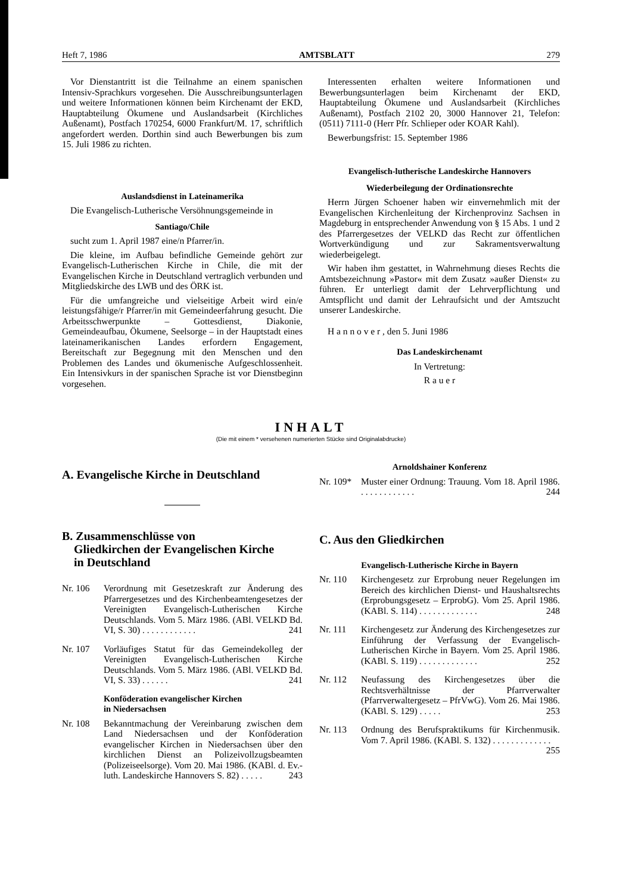Heft 7, 1986 AMTSBLATT 279
Vor Dienstantritt ist die Teilnahme an einem spanischen Intensiv-Sprachkurs vorgesehen. Die Ausschreibungsunterlagen und weitere Informationen können beim Kirchenamt der EKD, Hauptabteilung Ökumene und Auslandsarbeit (Kirchliches Außenamt), Postfach 170254, 6000 Frankfurt/M. 17, schriftlich angefordert werden. Dorthin sind auch Bewerbungen bis zum 15. Juli 1986 zu richten.
Auslandsdienst in Lateinamerika
Die Evangelisch-Lutherische Versöhnungsgemeinde in
Santiago/Chile
sucht zum 1. April 1987 eine/n Pfarrer/in.
Die kleine, im Aufbau befindliche Gemeinde gehört zur Evangelisch-Lutherischen Kirche in Chile, die mit der Evangelischen Kirche in Deutschland vertraglich verbunden und Mitgliedskirche des LWB und des ÖRK ist.
Für die umfangreiche und vielseitige Arbeit wird ein/e leistungsfähige/r Pfarrer/in mit Gemeindeerfahrung gesucht. Die Arbeitsschwerpunkte – Gottesdienst, Diakonie, Gemeindeaufbau, Ökumene, Seelsorge – in der Hauptstadt eines lateinamerikanischen Landes erfordern Engagement, Bereitschaft zur Begegnung mit den Menschen und den Problemen des Landes und ökumenische Aufgeschlossenheit. Ein Intensivkurs in der spanischen Sprache ist vor Dienstbeginn vorgesehen.
Interessenten erhalten weitere Informationen und Bewerbungsunterlagen beim Kirchenamt der EKD, Hauptabteilung Ökumene und Auslandsarbeit (Kirchliches Außenamt), Postfach 2102 20, 3000 Hannover 21, Telefon: (0511) 7111-0 (Herr Pfr. Schlieper oder KOAR Kahl).
Bewerbungsfrist: 15. September 1986
Evangelisch-lutherische Landeskirche Hannovers
Wiederbeilegung der Ordinationsrechte
Herrn Jürgen Schoener haben wir einvernehmlich mit der Evangelischen Kirchenleitung der Kirchenprovinz Sachsen in Magdeburg in entsprechender Anwendung von § 15 Abs. 1 und 2 des Pfarrergesetzes der VELKD das Recht zur öffentlichen Wortverkündigung und zur Sakramentsverwaltung wiederbeigelegt.
Wir haben ihm gestattet, in Wahrnehmung dieses Rechts die Amtsbezeichnung »Pastor« mit dem Zusatz »außer Dienst« zu führen. Er unterliegt damit der Lehrverpflichtung und Amtspflicht und damit der Lehraufsicht und der Amtszucht unserer Landeskirche.
H a n n o v e r , den 5. Juni 1986
Das Landeskirchenamt
In Vertretung:
R a u e r
INHALT
(Die mit einem * versehenen numerierten Stücke sind Originalabdrucke)
A. Evangelische Kirche in Deutschland
B. Zusammenschlüsse von
Gliedkirchen der Evangelischen Kirche
in Deutschland
Nr. 106 Verordnung mit Gesetzeskraft zur Änderung des Pfarrergesetzes und des Kirchenbeamtengesetzes der Vereinigten Evangelisch-Lutherischen Kirche Deutschlands. Vom 5. März 1986. (ABl. VELKD Bd. VI, S. 30) . . . . . . . . . . . . 241
Nr. 107 Vorläufiges Statut für das Gemeindekolleg der Vereinigten Evangelisch-Lutherischen Kirche Deutschlands. Vom 5. März 1986. (ABl. VELKD Bd. VI, S. 33) . . . . . . 241
Konföderation evangelischer Kirchen
in Niedersachsen
Nr. 108 Bekanntmachung der Vereinbarung zwischen dem Land Niedersachsen und der Konföderation evangelischer Kirchen in Niedersachsen über den kirchlichen Dienst an Polizeivollzugsbeamten (Polizeiseelsorge). Vom 20. Mai 1986. (KABl. d. Ev.-luth. Landeskirche Hannovers S. 82) . . . . . 243
Arnoldshainer Konferenz
Nr. 109* Muster einer Ordnung: Trauung. Vom 18. April 1986. . . . . . . . . . . . . 244
C. Aus den Gliedkirchen
Evangelisch-Lutherische Kirche in Bayern
Nr. 110 Kirchengesetz zur Erprobung neuer Regelungen im Bereich des kirchlichen Dienst- und Haushaltsrechts (Erprobungsgesetz – ErprobG). Vom 25. April 1986. (KABl. S. 114) . . . . . . . . . . . . . 248
Nr. 111 Kirchengesetz zur Änderung des Kirchengesetzes zur Einführung der Verfassung der Evangelisch-Lutherischen Kirche in Bayern. Vom 25. April 1986. (KABl. S. 119) . . . . . . . . . . . . . 252
Nr. 112 Neufassung des Kirchengesetzes über die Rechtsverhältnisse der Pfarrverwalter (Pfarrverwaltergesetz – PfrVwG). Vom 26. Mai 1986. (KABl. S. 129) . . . . . 253
Nr. 113 Ordnung des Berufspraktikums für Kirchenmusik. Vom 7. April 1986. (KABl. S. 132) . . . . . . . . . . . . . 255